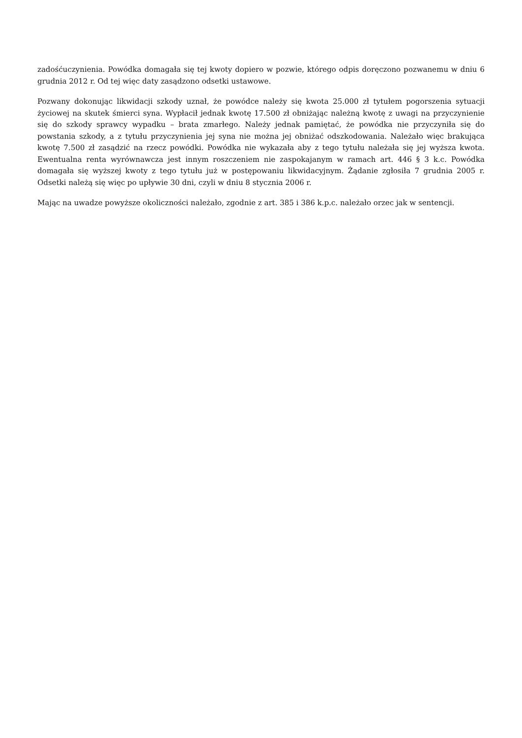zadośćuczynienia. Powódka domagała się tej kwoty dopiero w pozwie, którego odpis doręczono pozwanemu w dniu 6 grudnia 2012 r. Od tej więc daty zasądzono odsetki ustawowe.
Pozwany dokonując likwidacji szkody uznał, że powódce należy się kwota 25.000 zł tytułem pogorszenia sytuacji życiowej na skutek śmierci syna. Wypłacił jednak kwotę 17.500 zł obniżając należną kwotę z uwagi na przyczynienie się do szkody sprawcy wypadku – brata zmarłego. Należy jednak pamiętać, że powódka nie przyczyniła się do powstania szkody, a z tytułu przyczynienia jej syna nie można jej obniżać odszkodowania. Należało więc brakująca kwotę 7.500 zł zasądzić na rzecz powódki. Powódka nie wykazała aby z tego tytułu należała się jej wyższa kwota. Ewentualna renta wyrównawcza jest innym roszczeniem nie zaspokajanym w ramach art. 446 § 3 k.c. Powódka domagała się wyższej kwoty z tego tytułu już w postępowaniu likwidacyjnym. Żądanie zgłosiła 7 grudnia 2005 r. Odsetki należą się więc po upływie 30 dni, czyli w dniu 8 stycznia 2006 r.
Mając na uwadze powyższe okoliczności należało, zgodnie z art. 385 i 386 k.p.c. należało orzec jak w sentencji.